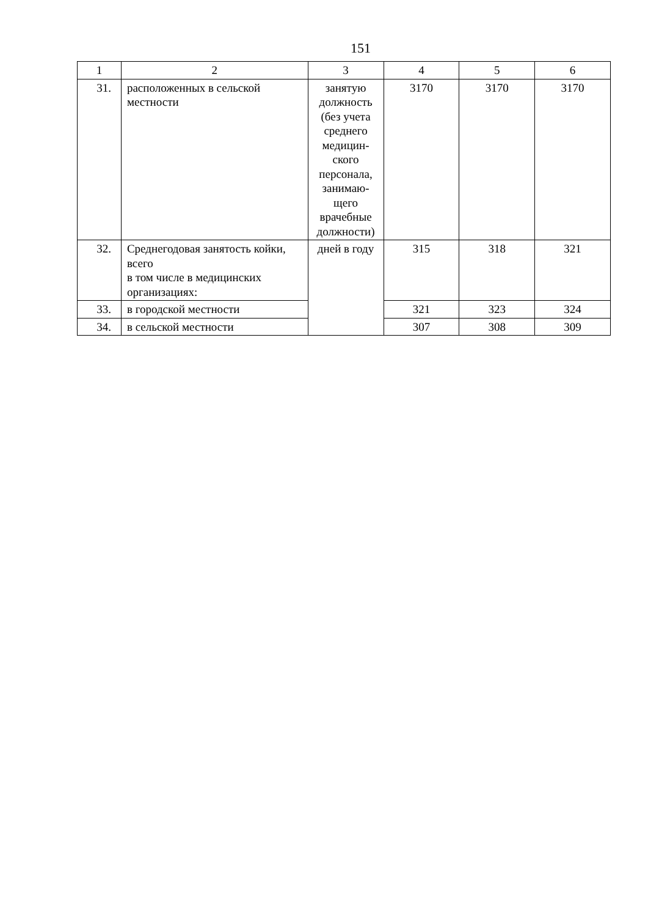151
| 1 | 2 | 3 | 4 | 5 | 6 |
| 31. | расположенных в сельской местности | занятую должность (без учета среднего медицин-ского персонала, занимаю-щего врачебные должности) | 3170 | 3170 | 3170 |
| 32. | Среднегодовая занятость койки, всего в том числе в медицинских организациях: | дней в году | 315 | 318 | 321 |
| 33. | в городской местности | | 321 | 323 | 324 |
| 34. | в сельской местности | | 307 | 308 | 309 |